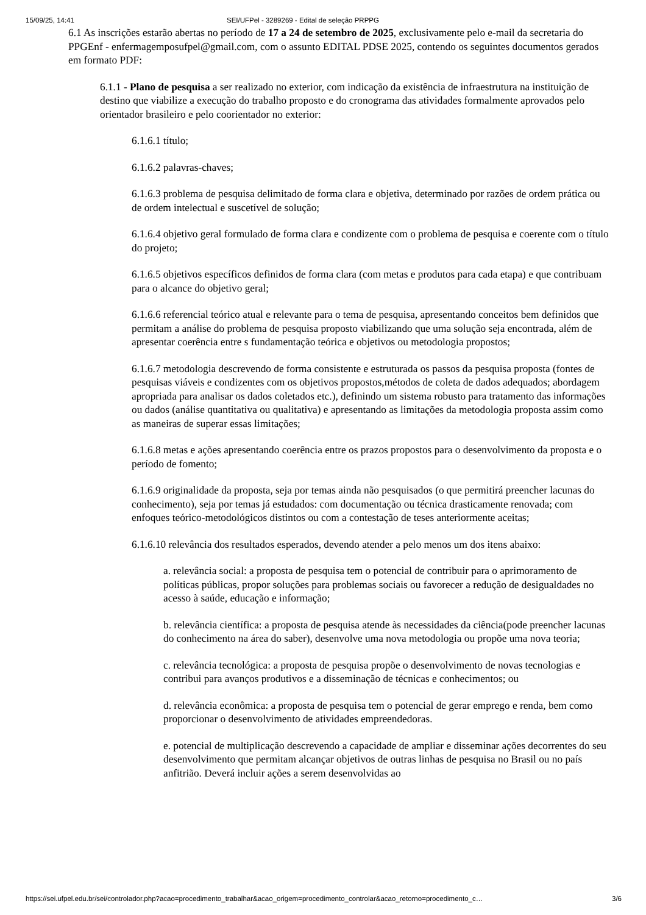15/09/25, 14:41 SEI/UFPel - 3289269 - Edital de seleção PRPPG
6.1 As inscrições estarão abertas no período de 17 a 24 de setembro de 2025, exclusivamente pelo e-mail da secretaria do PPGEnf - enfermagemposufpel@gmail.com, com o assunto EDITAL PDSE 2025, contendo os seguintes documentos gerados em formato PDF:
6.1.1 - Plano de pesquisa a ser realizado no exterior, com indicação da existência de infraestrutura na instituição de destino que viabilize a execução do trabalho proposto e do cronograma das atividades formalmente aprovados pelo orientador brasileiro e pelo coorientador no exterior:
6.1.6.1 título;
6.1.6.2 palavras-chaves;
6.1.6.3 problema de pesquisa delimitado de forma clara e objetiva, determinado por razões de ordem prática ou de ordem intelectual e suscetível de solução;
6.1.6.4 objetivo geral formulado de forma clara e condizente com o problema de pesquisa e coerente com o título do projeto;
6.1.6.5 objetivos específicos definidos de forma clara (com metas e produtos para cada etapa) e que contribuam para o alcance do objetivo geral;
6.1.6.6 referencial teórico atual e relevante para o tema de pesquisa, apresentando conceitos bem definidos que permitam a análise do problema de pesquisa proposto viabilizando que uma solução seja encontrada, além de apresentar coerência entre s fundamentação teórica e objetivos ou metodologia propostos;
6.1.6.7 metodologia descrevendo de forma consistente e estruturada os passos da pesquisa proposta (fontes de pesquisas viáveis e condizentes com os objetivos propostos,métodos de coleta de dados adequados; abordagem apropriada para analisar os dados coletados etc.), definindo um sistema robusto para tratamento das informações ou dados (análise quantitativa ou qualitativa) e apresentando as limitações da metodologia proposta assim como as maneiras de superar essas limitações;
6.1.6.8 metas e ações apresentando coerência entre os prazos propostos para o desenvolvimento da proposta e o período de fomento;
6.1.6.9 originalidade da proposta, seja por temas ainda não pesquisados (o que permitirá preencher lacunas do conhecimento), seja por temas já estudados: com documentação ou técnica drasticamente renovada; com enfoques teórico-metodológicos distintos ou com a contestação de teses anteriormente aceitas;
6.1.6.10 relevância dos resultados esperados, devendo atender a pelo menos um dos itens abaixo:
a. relevância social: a proposta de pesquisa tem o potencial de contribuir para o aprimoramento de políticas públicas, propor soluções para problemas sociais ou favorecer a redução de desigualdades no acesso à saúde, educação e informação;
b. relevância científica: a proposta de pesquisa atende às necessidades da ciência(pode preencher lacunas do conhecimento na área do saber), desenvolve uma nova metodologia ou propõe uma nova teoria;
c. relevância tecnológica: a proposta de pesquisa propõe o desenvolvimento de novas tecnologias e contribui para avanços produtivos e a disseminação de técnicas e conhecimentos; ou
d. relevância econômica: a proposta de pesquisa tem o potencial de gerar emprego e renda, bem como proporcionar o desenvolvimento de atividades empreendedoras.
e. potencial de multiplicação descrevendo a capacidade de ampliar e disseminar ações decorrentes do seu desenvolvimento que permitam alcançar objetivos de outras linhas de pesquisa no Brasil ou no país anfitrião. Deverá incluir ações a serem desenvolvidas ao
https://sei.ufpel.edu.br/sei/controlador.php?acao=procedimento_trabalhar&acao_origem=procedimento_controlar&acao_retorno=procedimento_c… 3/6